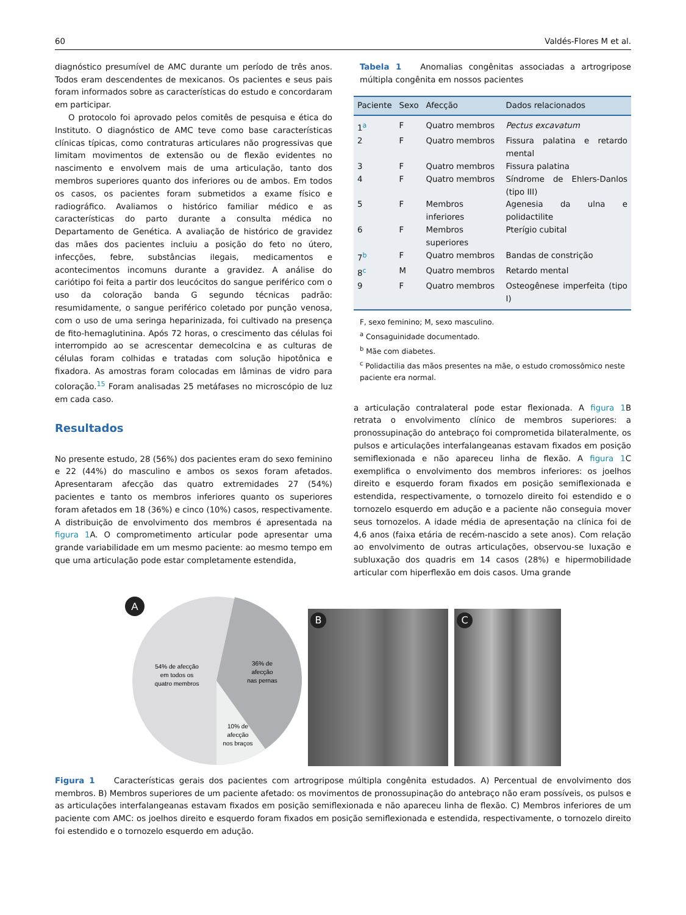60 Valdés-Flores M et al.
diagnóstico presumível de AMC durante um período de três anos. Todos eram descendentes de mexicanos. Os pacientes e seus pais foram informados sobre as características do estudo e concordaram em participar.
O protocolo foi aprovado pelos comitês de pesquisa e ética do Instituto. O diagnóstico de AMC teve como base características clínicas típicas, como contraturas articulares não progressivas que limitam movimentos de extensão ou de flexão evidentes no nascimento e envolvem mais de uma articulação, tanto dos membros superiores quanto dos inferiores ou de ambos. Em todos os casos, os pacientes foram submetidos a exame físico e radiográfico. Avaliamos o histórico familiar médico e as características do parto durante a consulta médica no Departamento de Genética. A avaliação de histórico de gravidez das mães dos pacientes incluiu a posição do feto no útero, infecções, febre, substâncias ilegais, medicamentos e acontecimentos incomuns durante a gravidez. A análise do cariótipo foi feita a partir dos leucócitos do sangue periférico com o uso da coloração banda G segundo técnicas padrão: resumidamente, o sangue periférico coletado por punção venosa, com o uso de uma seringa heparinizada, foi cultivado na presença de fito-hemaglutinina. Após 72 horas, o crescimento das células foi interrompido ao se acrescentar demecolcina e as culturas de células foram colhidas e tratadas com solução hipotônica e fixadora. As amostras foram colocadas em lâminas de vidro para coloração.<sup>15</sup> Foram analisadas 25 metáfases no microscópio de luz em cada caso.
Resultados
No presente estudo, 28 (56%) dos pacientes eram do sexo feminino e 22 (44%) do masculino e ambos os sexos foram afetados. Apresentaram afecção das quatro extremidades 27 (54%) pacientes e tanto os membros inferiores quanto os superiores foram afetados em 18 (36%) e cinco (10%) casos, respectivamente. A distribuição de envolvimento dos membros é apresentada na figura 1 A. O comprometimento articular pode apresentar uma grande variabilidade em um mesmo paciente: ao mesmo tempo em que uma articulação pode estar completamente estendida,
Tabela 1 Anomalias congênitas associadas a artrogripose múltipla congênita em nossos pacientes
| Paciente | Sexo | Afecção | Dados relacionados |
| --- | --- | --- | --- |
| 1<sup>a</sup> | F | Quatro membros | Pectus excavatum |
| 2 | F | Quatro membros | Fissura palatina e retardo mental |
| 3 | F | Quatro membros | Fissura palatina |
| 4 | F | Quatro membros | Síndrome de Ehlers-Danlos (tipo III) |
| 5 | F | Membros inferiores | Agenesia da ulna e polidactilite |
| 6 | F | Membros superiores | Pterígio cubital |
| 7<sup>b</sup> | F | Quatro membros | Bandas de constrição |
| 8<sup>c</sup> | M | Quatro membros | Retardo mental |
| 9 | F | Quatro membros | Osteogênese imperfeita (tipo I) |
F, sexo feminino; M, sexo masculino.
<sup>a</sup> Consaguinidade documentado.
<sup>b</sup> Mãe com diabetes.
<sup>c</sup> Polidactilia das mãos presentes na mãe, o estudo cromossômico neste paciente era normal.
a articulação contralateral pode estar flexionada. A figura 1 B retrata o envolvimento clínico de membros superiores: a pronossupinação do antebraço foi comprometida bilateralmente, os pulsos e articulações interfalangeanas estavam fixados em posição semiflexionada e não apareceu linha de flexão. A figura 1 C exemplifica o envolvimento dos membros inferiores: os joelhos direito e esquerdo foram fixados em posição semiflexionada e estendida, respectivamente, o tornozelo direito foi estendido e o tornozelo esquerdo em adução e a paciente não conseguia mover seus tornozelos. A idade média de apresentação na clínica foi de 4,6 anos (faixa etária de recém-nascido a sete anos). Com relação ao envolvimento de outras articulações, observou-se luxação e subluxação dos quadris em 14 casos (28%) e hipermobilidade articular com hiperflexão em dois casos. Uma grande
A
54% de afecção
em todos os
quatro membros
36% de
afecção
nas pernas
10% de
afecção
nos braços
B
C
Figura 1 Características gerais dos pacientes com artrogripose múltipla congênita estudados. A) Percentual de envolvimento dos membros. B) Membros superiores de um paciente afetado: os movimentos de pronossupinação do antebraço não eram possíveis, os pulsos e as articulações interfalangeanas estavam fixados em posição semiflexionada e não apareceu linha de flexão. C) Membros inferiores de um paciente com AMC: os joelhos direito e esquerdo foram fixados em posição semiflexionada e estendida, respectivamente, o tornozelo direito foi estendido e o tornozelo esquerdo em adução.